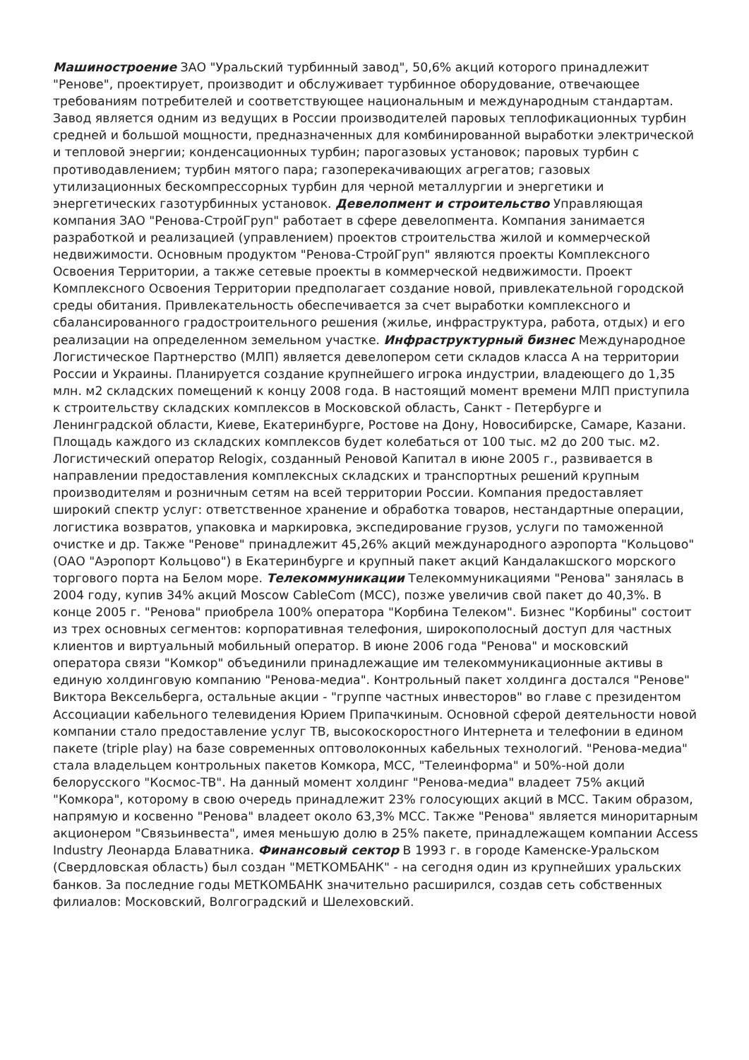Машиностроение ЗАО "Уральский турбинный завод", 50,6% акций которого принадлежит "Ренове", проектирует, производит и обслуживает турбинное оборудование, отвечающее требованиям потребителей и соответствующее национальным и международным стандартам. Завод является одним из ведущих в России производителей паровых теплофикационных турбин средней и большой мощности, предназначенных для комбинированной выработки электрической и тепловой энергии; конденсационных турбин; парогазовых установок; паровых турбин с противодавлением; турбин мятого пара; газоперекачивающих агрегатов; газовых утилизационных бескомпрессорных турбин для черной металлургии и энергетики и энергетических газотурбинных установок. Девелопмент и строительство Управляющая компания ЗАО "Ренова-СтройГруп" работает в сфере девелопмента. Компания занимается разработкой и реализацией (управлением) проектов строительства жилой и коммерческой недвижимости. Основным продуктом "Ренова-СтройГруп" являются проекты Комплексного Освоения Территории, а также сетевые проекты в коммерческой недвижимости. Проект Комплексного Освоения Территории предполагает создание новой, привлекательной городской среды обитания. Привлекательность обеспечивается за счет выработки комплексного и сбалансированного градостроительного решения (жилье, инфраструктура, работа, отдых) и его реализации на определенном земельном участке. Инфраструктурный бизнес Международное Логистическое Партнерство (МЛП) является девелопером сети складов класса А на территории России и Украины. Планируется создание крупнейшего игрока индустрии, владеющего до 1,35 млн. м2 складских помещений к концу 2008 года. В настоящий момент времени МЛП приступила к строительству складских комплексов в Московской область, Санкт - Петербурге и Ленинградской области, Киеве, Екатеринбурге, Ростове на Дону, Новосибирске, Самаре, Казани. Площадь каждого из складских комплексов будет колебаться от 100 тыс. м2 до 200 тыс. м2. Логистический оператор Relogix, созданный Реновой Капитал в июне 2005 г., развивается в направлении предоставления комплексных складских и транспортных решений крупным производителям и розничным сетям на всей территории России. Компания предоставляет широкий спектр услуг: ответственное хранение и обработка товаров, нестандартные операции, логистика возвратов, упаковка и маркировка, экспедирование грузов, услуги по таможенной очистке и др. Также "Ренове" принадлежит 45,26% акций международного аэропорта "Кольцово" (ОАО "Аэропорт Кольцово") в Екатеринбурге и крупный пакет акций Кандалакшского морского торгового порта на Белом море. Телекоммуникации Телекоммуникациями "Ренова" занялась в 2004 году, купив 34% акций Moscow CableCom (MCC), позже увеличив свой пакет до 40,3%. В конце 2005 г. "Ренова" приобрела 100% оператора "Корбина Телеком". Бизнес "Корбины" состоит из трех основных сегментов: корпоративная телефония, широкополосный доступ для частных клиентов и виртуальный мобильный оператор. В июне 2006 года "Ренова" и московский оператора связи "Комкор" объединили принадлежащие им телекоммуникационные активы в единую холдинговую компанию "Ренова-медиа". Контрольный пакет холдинга достался "Ренове" Виктора Вексельберга, остальные акции - "группе частных инвесторов" во главе с президентом Ассоциации кабельного телевидения Юрием Припачкиным. Основной сферой деятельности новой компании стало предоставление услуг ТВ, высокоскоростного Интернета и телефонии в едином пакете (triple play) на базе современных оптоволоконных кабельных технологий. "Ренова-медиа" стала владельцем контрольных пакетов Комкора, MCC, "Телеинформа" и 50%-ной доли белорусского "Космос-ТВ". На данный момент холдинг "Ренова-медиа" владеет 75% акций "Комкора", которому в свою очередь принадлежит 23% голосующих акций в MCC. Таким образом, напрямую и косвенно "Ренова" владеет около 63,3% MCC. Также "Ренова" является миноритарным акционером "Связьинвеста", имея меньшую долю в 25% пакете, принадлежащем компании Access Industry Леонарда Блаватника. Финансовый сектор В 1993 г. в городе Каменске-Уральском (Свердловская область) был создан "МЕТКОМБАНК" - на сегодня один из крупнейших уральских банков. За последние годы МЕТКОМБАНК значительно расширился, создав сеть собственных филиалов: Московский, Волгоградский и Шелеховский.